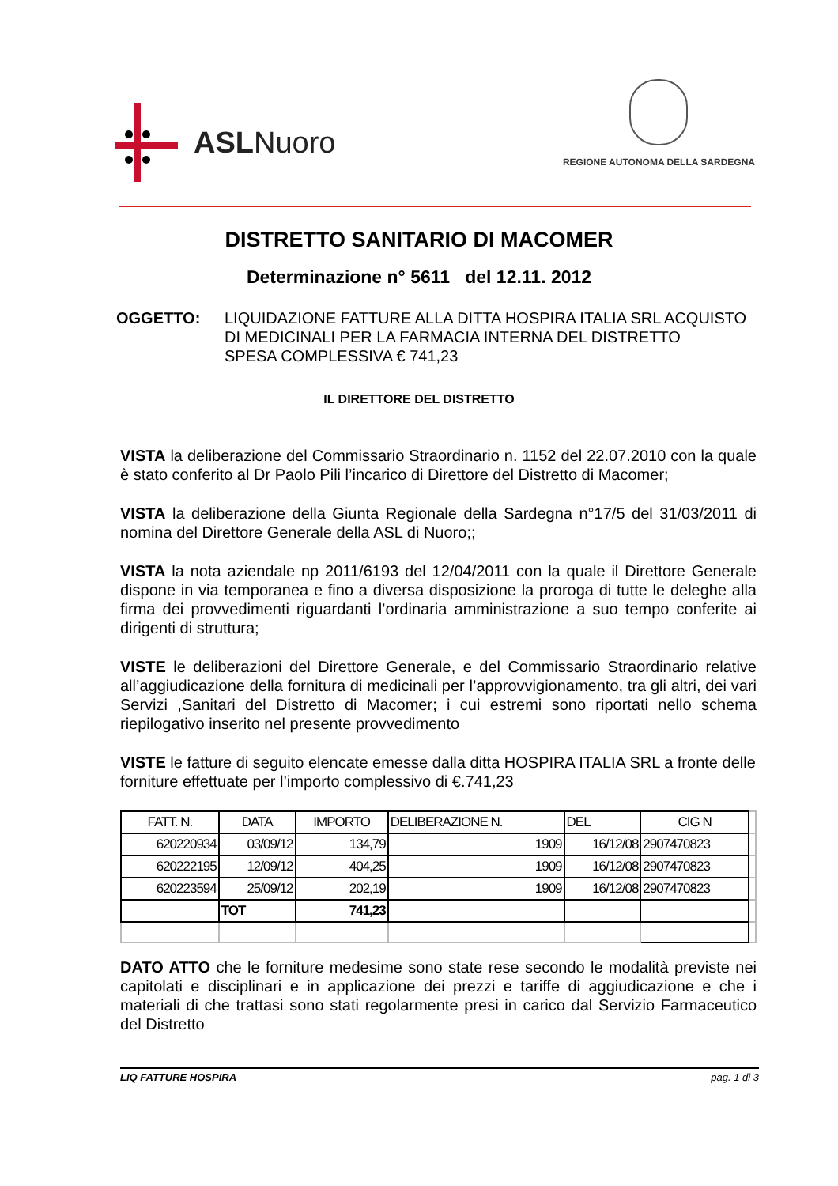ASLNuoro
REGIONE AUTONOMA DELLA SARDEGNA
DISTRETTO SANITARIO DI MACOMER
Determinazione n° 5611 del 12.11. 2012
OGGETTO: LIQUIDAZIONE FATTURE ALLA DITTA HOSPIRA ITALIA SRL ACQUISTO DI MEDICINALI PER LA FARMACIA INTERNA DEL DISTRETTO
SPESA COMPLESSIVA € 741,23
IL DIRETTORE DEL DISTRETTO
VISTA la deliberazione del Commissario Straordinario n. 1152 del 22.07.2010 con la quale è stato conferito al Dr Paolo Pili l’incarico di Direttore del Distretto di Macomer;
VISTA la deliberazione della Giunta Regionale della Sardegna n°17/5 del 31/03/2011 di nomina del Direttore Generale della ASL di Nuoro;;
VISTA la nota aziendale np 2011/6193 del 12/04/2011 con la quale il Direttore Generale dispone in via temporanea e fino a diversa disposizione la proroga di tutte le deleghe alla firma dei provvedimenti riguardanti l’ordinaria amministrazione a suo tempo conferite ai dirigenti di struttura;
VISTE le deliberazioni del Direttore Generale, e del Commissario Straordinario relative all’aggiudicazione della fornitura di medicinali per l’approvvigionamento, tra gli altri, dei vari Servizi ,Sanitari del Distretto di Macomer; i cui estremi sono riportati nello schema riepilogativo inserito nel presente provvedimento
VISTE le fatture di seguito elencate emesse dalla ditta HOSPIRA ITALIA SRL a fronte delle forniture effettuate per l’importo complessivo di €.741,23
| FATT. N. | DATA | IMPORTO | DELIBERAZIONE N. | DEL | CIG N | |
| 620220934 | 03/09/12 | 134,79 | 1909 | 16/12/08 | 2907470823 | |
| 620222195 | 12/09/12 | 404,25 | 1909 | 16/12/08 | 2907470823 | |
| 620223594 | 25/09/12 | 202,19 | 1909 | 16/12/08 | 2907470823 | |
| | TOT | 741,23 | | | | |
DATO ATTO che le forniture medesime sono state rese secondo le modalità previste nei capitolati e disciplinari e in applicazione dei prezzi e tariffe di aggiudicazione e che i materiali di che trattasi sono stati regolarmente presi in carico dal Servizio Farmaceutico del Distretto
LIQ FATTURE HOSPIRA pag. 1 di 3